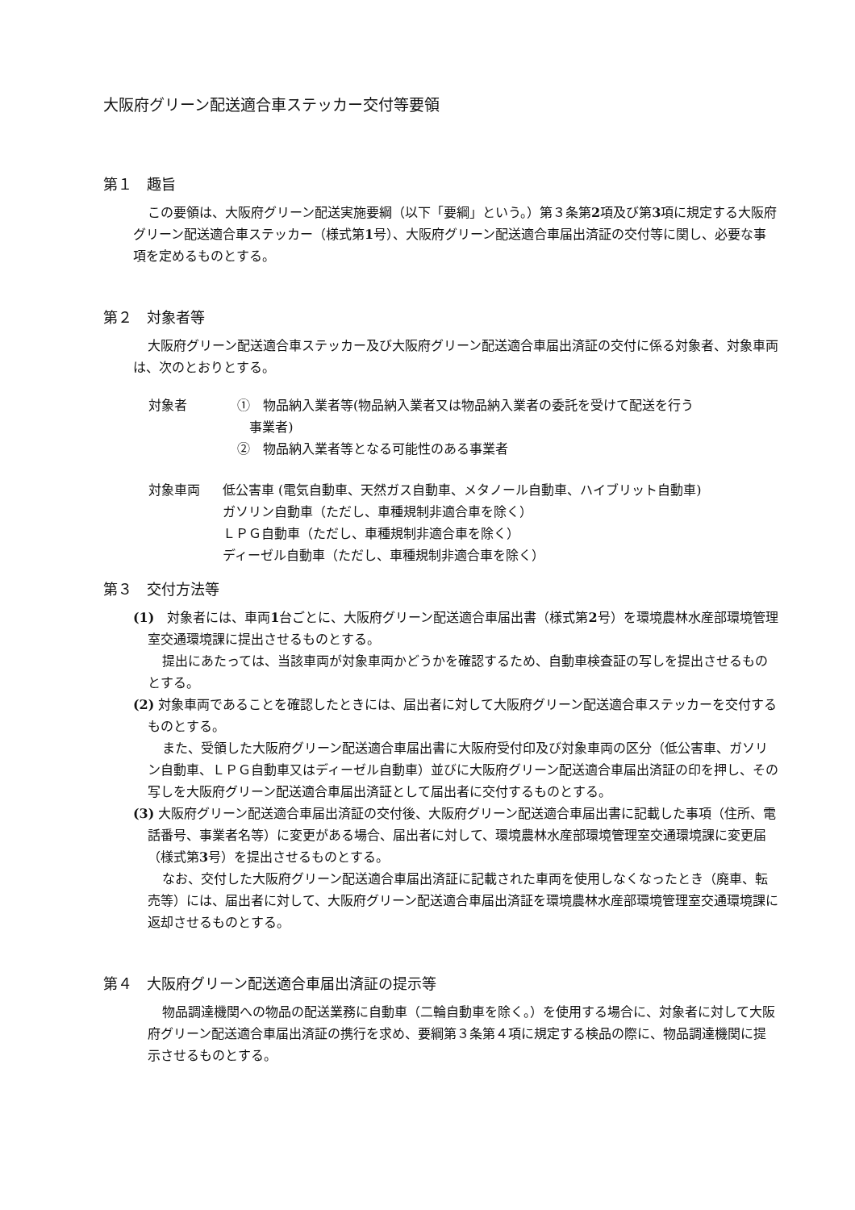大阪府グリーン配送適合車ステッカー交付等要領
第１　趣旨
この要領は、大阪府グリーン配送実施要綱（以下「要綱」という。）第３条第2項及び第3項に規定する大阪府グリーン配送適合車ステッカー（様式第1号）、大阪府グリーン配送適合車届出済証の交付等に関し、必要な事項を定めるものとする。
第２　対象者等
大阪府グリーン配送適合車ステッカー及び大阪府グリーン配送適合車届出済証の交付に係る対象者、対象車両は、次のとおりとする。
対象者
①　物品納入業者等(物品納入業者又は物品納入業者の委託を受けて配送を行う
事業者)
②　物品納入業者等となる可能性のある事業者
対象車両
低公害車 (電気自動車、天然ガス自動車、メタノール自動車、ハイブリット自動車)
ガソリン自動車（ただし、車種規制非適合車を除く）
ＬＰＧ自動車（ただし、車種規制非適合車を除く）
ディーゼル自動車（ただし、車種規制非適合車を除く）
第３　交付方法等
(1)　対象者には、車両1台ごとに、大阪府グリーン配送適合車届出書（様式第2号）を環境農林水産部環境管理室交通環境課に提出させるものとする。
提出にあたっては、当該車両が対象車両かどうかを確認するため、自動車検査証の写しを提出させるものとする。
(2) 対象車両であることを確認したときには、届出者に対して大阪府グリーン配送適合車ステッカーを交付するものとする。
また、受領した大阪府グリーン配送適合車届出書に大阪府受付印及び対象車両の区分（低公害車、ガソリン自動車、ＬＰＧ自動車又はディーゼル自動車）並びに大阪府グリーン配送適合車届出済証の印を押し、その写しを大阪府グリーン配送適合車届出済証として届出者に交付するものとする。
(3) 大阪府グリーン配送適合車届出済証の交付後、大阪府グリーン配送適合車届出書に記載した事項（住所、電話番号、事業者名等）に変更がある場合、届出者に対して、環境農林水産部環境管理室交通環境課に変更届（様式第3号）を提出させるものとする。
なお、交付した大阪府グリーン配送適合車届出済証に記載された車両を使用しなくなったとき（廃車、転売等）には、届出者に対して、大阪府グリーン配送適合車届出済証を環境農林水産部環境管理室交通環境課に返却させるものとする。
第４　大阪府グリーン配送適合車届出済証の提示等
物品調達機関への物品の配送業務に自動車（二輪自動車を除く。）を使用する場合に、対象者に対して大阪府グリーン配送適合車届出済証の携行を求め、要綱第３条第４項に規定する検品の際に、物品調達機関に提示させるものとする。